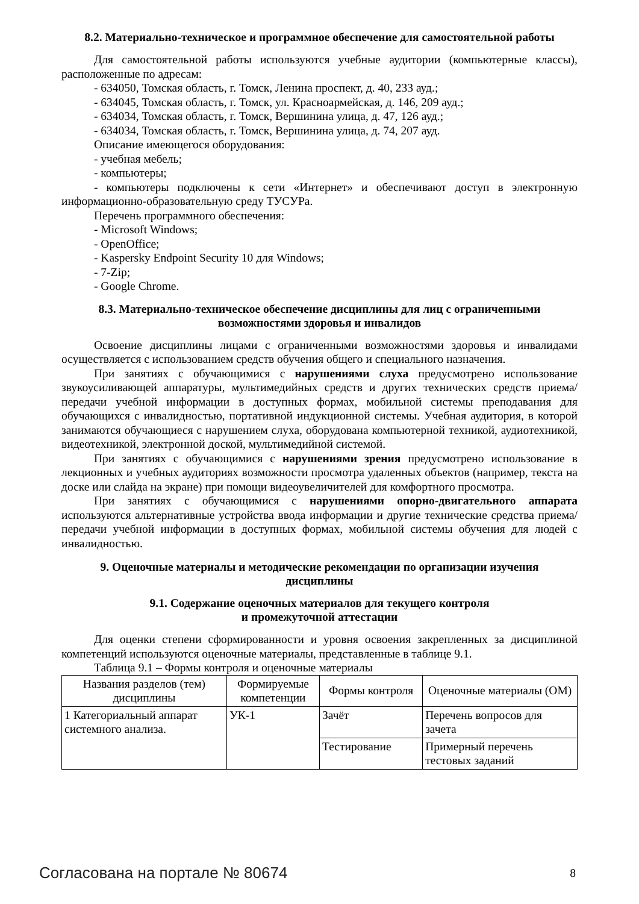8.2. Материально-техническое и программное обеспечение для самостоятельной работы
Для самостоятельной работы используются учебные аудитории (компьютерные классы), расположенные по адресам:
- 634050, Томская область, г. Томск, Ленина проспект, д. 40, 233 ауд.;
- 634045, Томская область, г. Томск, ул. Красноармейская, д. 146, 209 ауд.;
- 634034, Томская область, г. Томск, Вершинина улица, д. 47, 126 ауд.;
- 634034, Томская область, г. Томск, Вершинина улица, д. 74, 207 ауд.
Описание имеющегося оборудования:
- учебная мебель;
- компьютеры;
- компьютеры подключены к сети «Интернет» и обеспечивают доступ в электронную информационно-образовательную среду ТУСУРа.
Перечень программного обеспечения:
- Microsoft Windows;
- OpenOffice;
- Kaspersky Endpoint Security 10 для Windows;
- 7-Zip;
- Google Chrome.
8.3. Материально-техническое обеспечение дисциплины для лиц с ограниченными
возможностями здоровья и инвалидов
Освоение дисциплины лицами с ограниченными возможностями здоровья и инвалидами осуществляется с использованием средств обучения общего и специального назначения.
При занятиях с обучающимися с нарушениями слуха предусмотрено использование звукоусиливающей аппаратуры, мультимедийных средств и других технических средств приема/передачи учебной информации в доступных формах, мобильной системы преподавания для обучающихся с инвалидностью, портативной индукционной системы. Учебная аудитория, в которой занимаются обучающиеся с нарушением слуха, оборудована компьютерной техникой, аудиотехникой, видеотехникой, электронной доской, мультимедийной системой.
При занятиях с обучающимися с нарушениями зрения предусмотрено использование в лекционных и учебных аудиториях возможности просмотра удаленных объектов (например, текста на доске или слайда на экране) при помощи видеоувеличителей для комфортного просмотра.
При занятиях с обучающимися с нарушениями опорно-двигательного аппарата используются альтернативные устройства ввода информации и другие технические средства приема/передачи учебной информации в доступных формах, мобильной системы обучения для людей с инвалидностью.
9. Оценочные материалы и методические рекомендации по организации изучения
дисциплины
9.1. Содержание оценочных материалов для текущего контроля
и промежуточной аттестации
Для оценки степени сформированности и уровня освоения закрепленных за дисциплиной компетенций используются оценочные материалы, представленные в таблице 9.1.
Таблица 9.1 – Формы контроля и оценочные материалы
| Названия разделов (тем) дисциплины | Формируемые компетенции | Формы контроля | Оценочные материалы (ОМ) |
| --- | --- | --- | --- |
| 1 Категориальный аппарат системного анализа. | УК-1 | Зачёт | Перечень вопросов для зачета |
| | | Тестирование | Примерный перечень тестовых заданий |
Согласована на портале № 80674 8